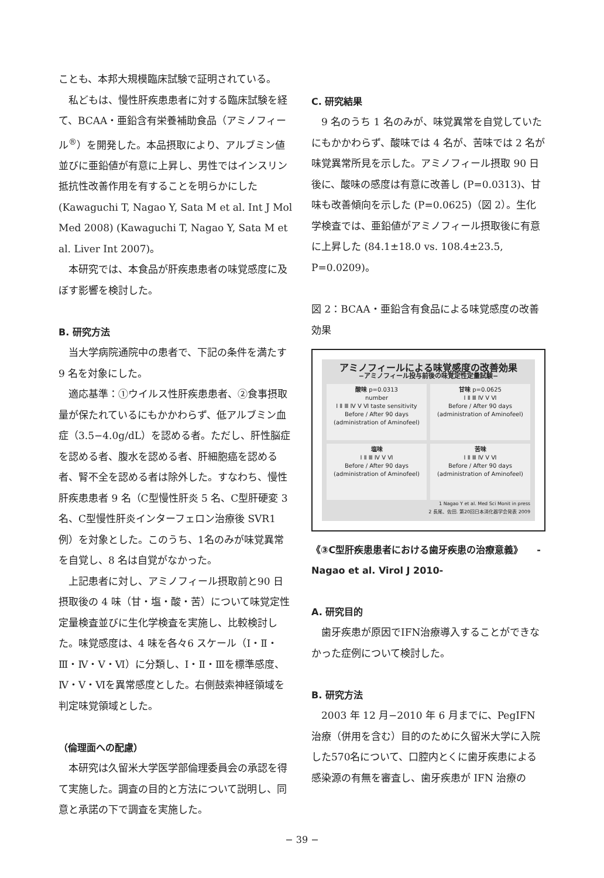ことも、本邦大規模臨床試験で証明されている。
私どもは、慢性肝疾患患者に対する臨床試験を経て、BCAA・亜鉛含有栄養補助食品（アミノフィール<sup>®</sup>）を開発した。本品摂取により、アルブミン値並びに亜鉛値が有意に上昇し、男性ではインスリン抵抗性改善作用を有することを明らかにした (Kawaguchi T, Nagao Y, Sata M et al. Int J Mol Med 2008) (Kawaguchi T, Nagao Y, Sata M et al. Liver Int 2007)。
本研究では、本食品が肝疾患患者の味覚感度に及ぼす影響を検討した。
B. 研究方法
当大学病院通院中の患者で、下記の条件を満たす 9 名を対象にした。
適応基準：①ウイルス性肝疾患患者、②食事摂取量が保たれているにもかかわらず、低アルブミン血症（3.5−4.0g/dL）を認める者。ただし、肝性脳症を認める者、腹水を認める者、肝細胞癌を認める者、腎不全を認める者は除外した。すなわち、慢性肝疾患患者 9 名（C型慢性肝炎 5 名、C型肝硬変 3 名、C型慢性肝炎インターフェロン治療後 SVR1 例）を対象とした。このうち、1名のみが味覚異常を自覚し、8 名は自覚がなかった。
上記患者に対し、アミノフィール摂取前と90 日摂取後の 4 味（甘・塩・酸・苦）について味覚定性定量検査並びに生化学検査を実施し、比較検討した。味覚感度は、4 味を各々6 スケール（Ⅰ・Ⅱ・Ⅲ・Ⅳ・Ⅴ・Ⅵ）に分類し、Ⅰ・Ⅱ・Ⅲを標準感度、Ⅳ・Ⅴ・Ⅵを異常感度とした。右側鼓索神経領域を判定味覚領域とした。
（倫理面への配慮）
本研究は久留米大学医学部倫理委員会の承認を得て実施した。調査の目的と方法について説明し、同意と承諾の下で調査を実施した。
C. 研究結果
9 名のうち 1 名のみが、味覚異常を自覚していたにもかかわらず、酸味では 4 名が、苦味では 2 名が味覚異常所見を示した。アミノフィール摂取 90 日後に、酸味の感度は有意に改善し (P=0.0313)、甘味も改善傾向を示した (P=0.0625)（図 2）。生化学検査では、亜鉛値がアミノフィール摂取後に有意に上昇した (84.1±18.0 vs. 108.4±23.5, P=0.0209)。
図 2：BCAA・亜鉛含有食品による味覚感度の改善効果
アミノフィールによる味覚感度の改善効果
−アミノフィール投与前後の味覚定性定量試験−
酸味 p=0.0313
number
Ⅰ Ⅱ Ⅲ Ⅳ Ⅴ Ⅵ taste sensitivity
Before / After 90 days (administration of Aminofeel)
甘味 p=0.0625
Ⅰ Ⅱ Ⅲ Ⅳ Ⅴ Ⅵ
Before / After 90 days (administration of Aminofeel)
塩味
Ⅰ Ⅱ Ⅲ Ⅳ Ⅴ Ⅵ
Before / After 90 days (administration of Aminofeel)
苦味
Ⅰ Ⅱ Ⅲ Ⅳ Ⅴ Ⅵ
Before / After 90 days (administration of Aminofeel)
1 Nagao Y et al. Med Sci Monit in press
2 長尾、佐田. 第20回日本消化器学会発表 2009
《③C型肝疾患患者における歯牙疾患の治療意義》　　-Nagao et al. Virol J 2010-
A. 研究目的
歯牙疾患が原因でIFN治療導入することができなかった症例について検討した。
B. 研究方法
2003 年 12 月−2010 年 6 月までに、PegIFN 治療（併用を含む）目的のために久留米大学に入院した570名について、口腔内とくに歯牙疾患による感染源の有無を審査し、歯牙疾患が IFN 治療の
− 39 −